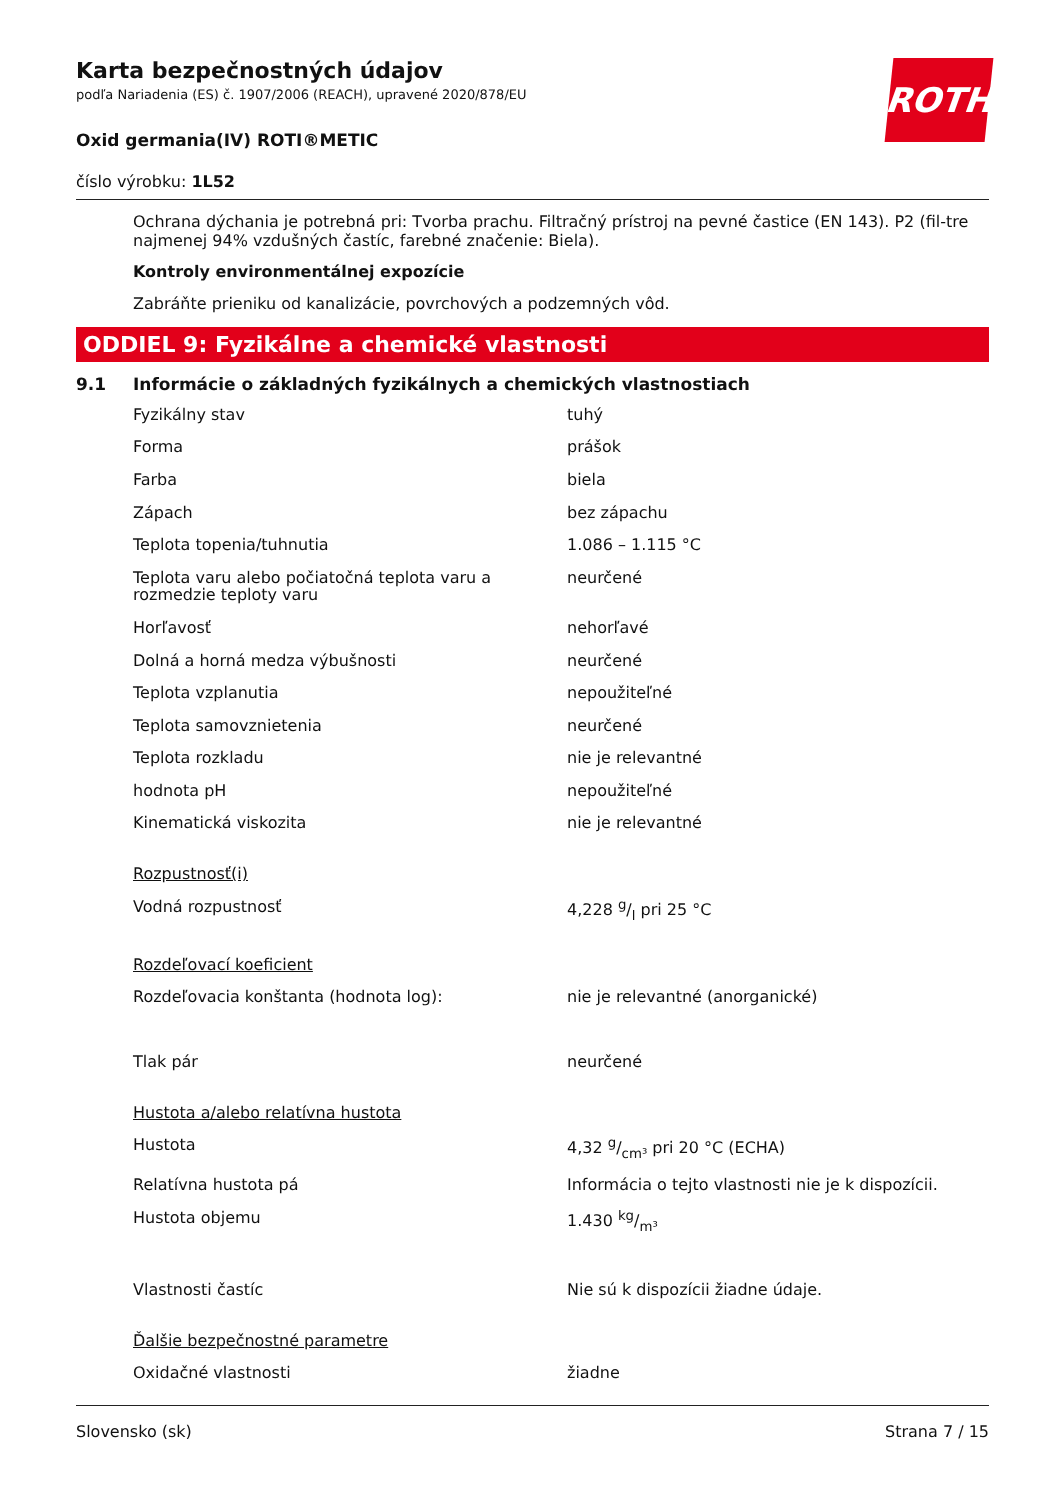ROTH
Karta bezpečnostných údajov
podľa Nariadenia (ES) č. 1907/2006 (REACH), upravené 2020/878/EU
Oxid germania(IV) ROTI®METIC
číslo výrobku: 1L52
Ochrana dýchania je potrebná pri: Tvorba prachu. Filtračný prístroj na pevné častice (EN 143). P2 (fil-tre najmenej 94% vzdušných častíc, farebné značenie: Biela).
Kontroly environmentálnej expozície
Zabráňte prieniku od kanalizácie, povrchových a podzemných vôd.
ODDIEL 9: Fyzikálne a chemické vlastnosti
9.1 Informácie o základných fyzikálnych a chemických vlastnostiach
| Fyzikálny stav | tuhý |
| Forma | prášok |
| Farba | biela |
| Zápach | bez zápachu |
| Teplota topenia/tuhnutia | 1.086 – 1.115 °C |
| Teplota varu alebo počiatočná teplota varu a rozmedzie teploty varu | neurčené |
| Horľavosť | nehorľavé |
| Dolná a horná medza výbušnosti | neurčené |
| Teplota vzplanutia | nepoužiteľné |
| Teplota samovznietenia | neurčené |
| Teplota rozkladu | nie je relevantné |
| hodnota pH | nepoužiteľné |
| Kinematická viskozita | nie je relevantné |
| Rozpustnosť(i) | |
| Vodná rozpustnosť | 4,228 g/l pri 25 °C |
| Rozdeľovací koeficient | |
| Rozdeľovacia konštanta (hodnota log): | nie je relevantné (anorganické) |
| Tlak pár | neurčené |
| Hustota a/alebo relatívna hustota | |
| Hustota | 4,32 g/cm³ pri 20 °C (ECHA) |
| Relatívna hustota pá | Informácia o tejto vlastnosti nie je k dispozícii. |
| Hustota objemu | 1.430 kg/m³ |
| Vlastnosti častíc | Nie sú k dispozícii žiadne údaje. |
| Ďalšie bezpečnostné parametre | |
| Oxidačné vlastnosti | žiadne |
Slovensko (sk) Strana 7 / 15